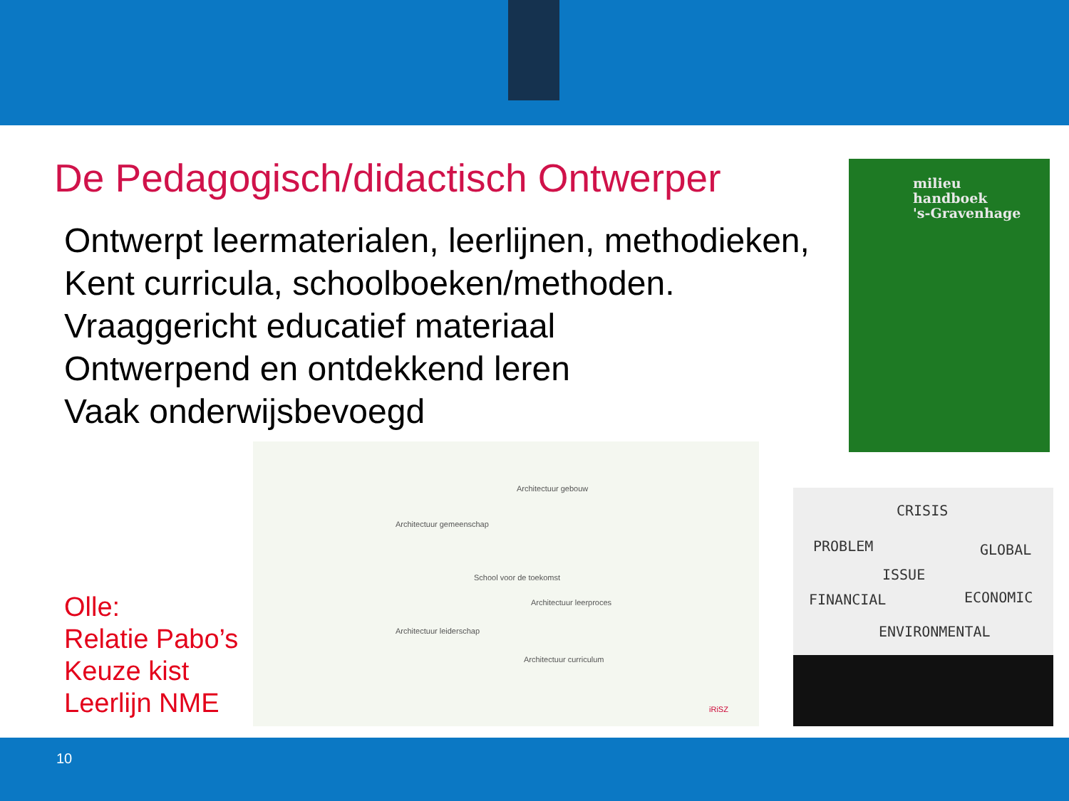De Pedagogisch/didactisch Ontwerper
Ontwerpt leermaterialen, leerlijnen, methodieken,
Kent curricula, schoolboeken/methoden.
Vraaggericht educatief materiaal
Ontwerpend en ontdekkend leren
Vaak onderwijsbevoegd
milieu
handboek
's-Gravenhage
School voor de toekomst
Architectuur gemeenschap
Architectuur gebouw
Architectuur leerproces
Architectuur leiderschap
Architectuur curriculum
iRiSZ
CRISIS
PROBLEM GLOBAL
ISSUE
FINANCIAL ECONOMIC
ENVIRONMENTAL
Olle:
Relatie Pabo’s
Keuze kist
Leerlijn NME
10